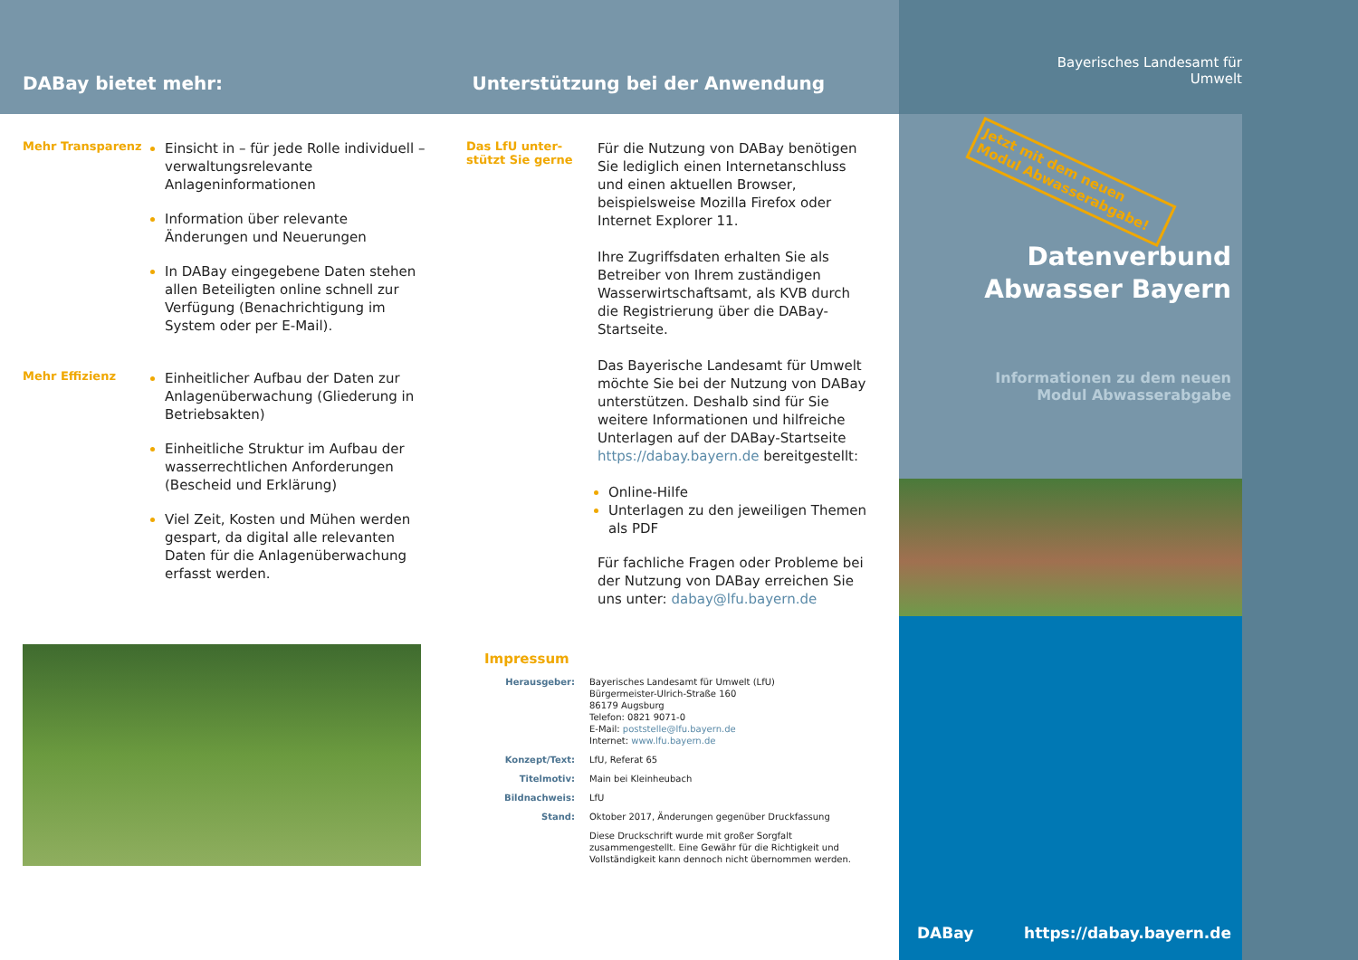DABay bietet mehr:
Unterstützung bei der Anwendung
Mehr Transparenz
Einsicht in – für jede Rolle individuell – verwaltungsrelevante Anlageninformationen
Information über relevante Änderungen und Neuerungen
In DABay eingegebene Daten stehen allen Beteiligten online schnell zur Verfügung (Benachrichtigung im System oder per E-Mail).
Mehr Effizienz
Einheitlicher Aufbau der Daten zur Anlagenüberwachung (Gliederung in Betriebsakten)
Einheitliche Struktur im Aufbau der wasserrechtlichen Anforderungen (Bescheid und Erklärung)
Viel Zeit, Kosten und Mühen werden gespart, da digital alle relevanten Daten für die Anlagenüberwachung erfasst werden.
Das LfU unter-
stützt Sie gerne
Für die Nutzung von DABay benötigen Sie lediglich einen Internetanschluss und einen aktuellen Browser, beispielsweise Mozilla Firefox oder Internet Explorer 11.
Ihre Zugriffsdaten erhalten Sie als Betreiber von Ihrem zuständigen Wasserwirtschaftsamt, als KVB durch die Registrierung über die DABay-Startseite.
Das Bayerische Landesamt für Umwelt möchte Sie bei der Nutzung von DABay unterstützen. Deshalb sind für Sie weitere Informationen und hilfreiche Unterlagen auf der DABay-Startseite https://dabay.bayern.de bereitgestellt:
Online-Hilfe
Unterlagen zu den jeweiligen Themen als PDF
Für fachliche Fragen oder Probleme bei der Nutzung von DABay erreichen Sie uns unter: dabay@lfu.bayern.de
Impressum
| Herausgeber: | Bayerisches Landesamt für Umwelt (LfU) Bürgermeister-Ulrich-Straße 160 86179 Augsburg Telefon: 0821 9071-0 E-Mail: poststelle@lfu.bayern.de Internet: www.lfu.bayern.de |
| Konzept/Text: | LfU, Referat 65 |
| Titelmotiv: | Main bei Kleinheubach |
| Bildnachweis: | LfU |
| Stand: | Oktober 2017, Änderungen gegenüber Druckfassung |
| | Diese Druckschrift wurde mit großer Sorgfalt zusammengestellt. Eine Gewähr für die Richtigkeit und Vollständigkeit kann dennoch nicht übernommen werden. |
Bayerisches Landesamt für
Umwelt
Jetzt mit dem neuen Modul Abwasserabgabe!
Datenverbund
Abwasser Bayern
Informationen zu dem neuen
Modul Abwasserabgabe
DABay https://dabay.bayern.de